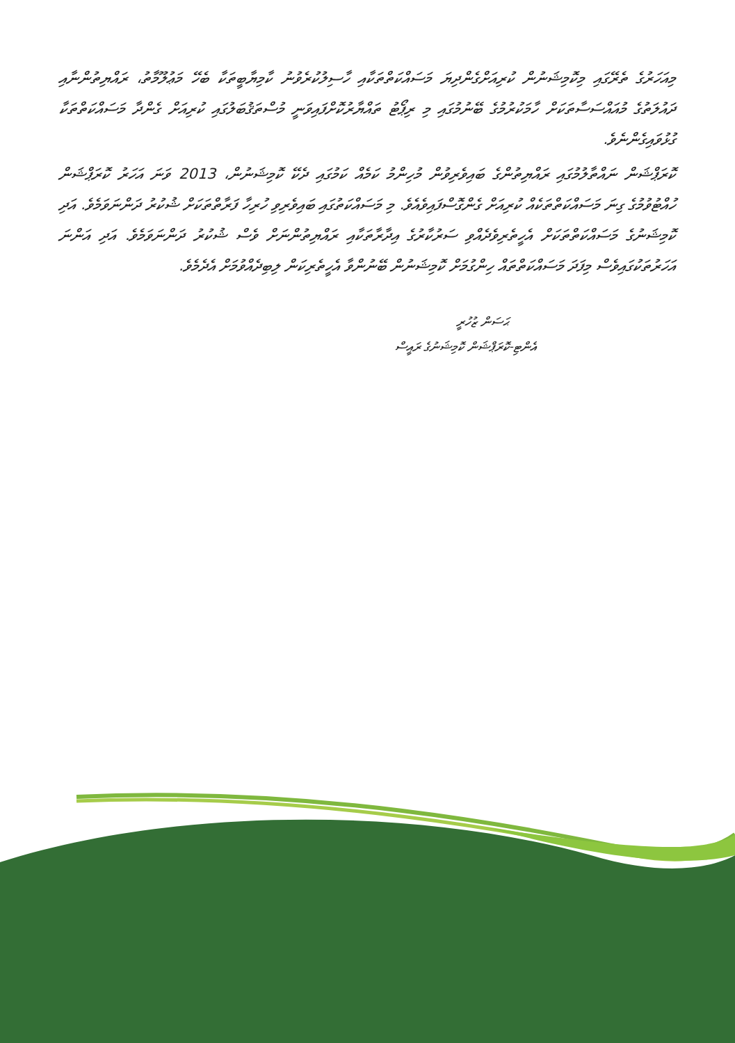މިއަހަރުގެ ތެރޭގައި މިކޮމިޝަނުން ކުރިއަށްގެންދިޔަ މަސައްކަތްތަކާއި ހާސިލުކުރެވުނު ކާމިޔާބީތަކާ ބެހޭ މަޢުލޫމާތު، ރައްޔިތުންނާއި ދައުލަތުގެ މުއައްސަސާތަކަށް ހާމަކުރުމުގެ ބޭނުމުގައި މި ރިޕޯޓު ތައްޔާރުކޮށްފައިވަނީ މުސްތަޤުބަލުގައި ކުރިއަށް ގެންދާ މަސައްކަތްތަކާ ގުޅުވައިގެންނެވެ.
ކޮރަޕްޝަން ނައްތާލުމުގައި ރައްޔިތުންގެ ބައިވެރިވުން މުހިންމު ކަމެއް ކަމުގައި ދެކޭ ކޮމިޝަނުން، 2013 ވަނަ އަހަރު ކޮރަޕްޝަން ހުއްޓުވުމުގެ ގިނަ މަސައްކަތްތަކެއް ކުރިއަށް ގެންގޮސްފައިވެއެވެ. މި މަސައްކަތުގައި ބައިވެރިވި ހުރިހާ ފަރާތްތަކަށް ޝުކުރު ދަންނަވަމެވެ. އަދި ކޮމިޝަނުގެ މަސައްކަތްތަކަށް އެހީތެރިވެދެއްވި ސަރުކާރުގެ އިދާރާތަކާއި ރައްޔިތުންނަށް ވެސް ޝުކުރު ދަންނަވަމެވެ. އަދި އަންނަ އަހަރުތަކުގައިވެސް މިފަދަ މަސައްކަތްތައް ހިންގުމަށް ކޮމިޝަނުން ބޭނުންވާ އެހީތެރިކަން ލިބިދެއްވުމަށް އެދެމެވެ.
ޙަސަން ޒުހުރީ
އެންޓި-ކޮރަޕްޝަން ކޮމިޝަނުގެ ރައީސް